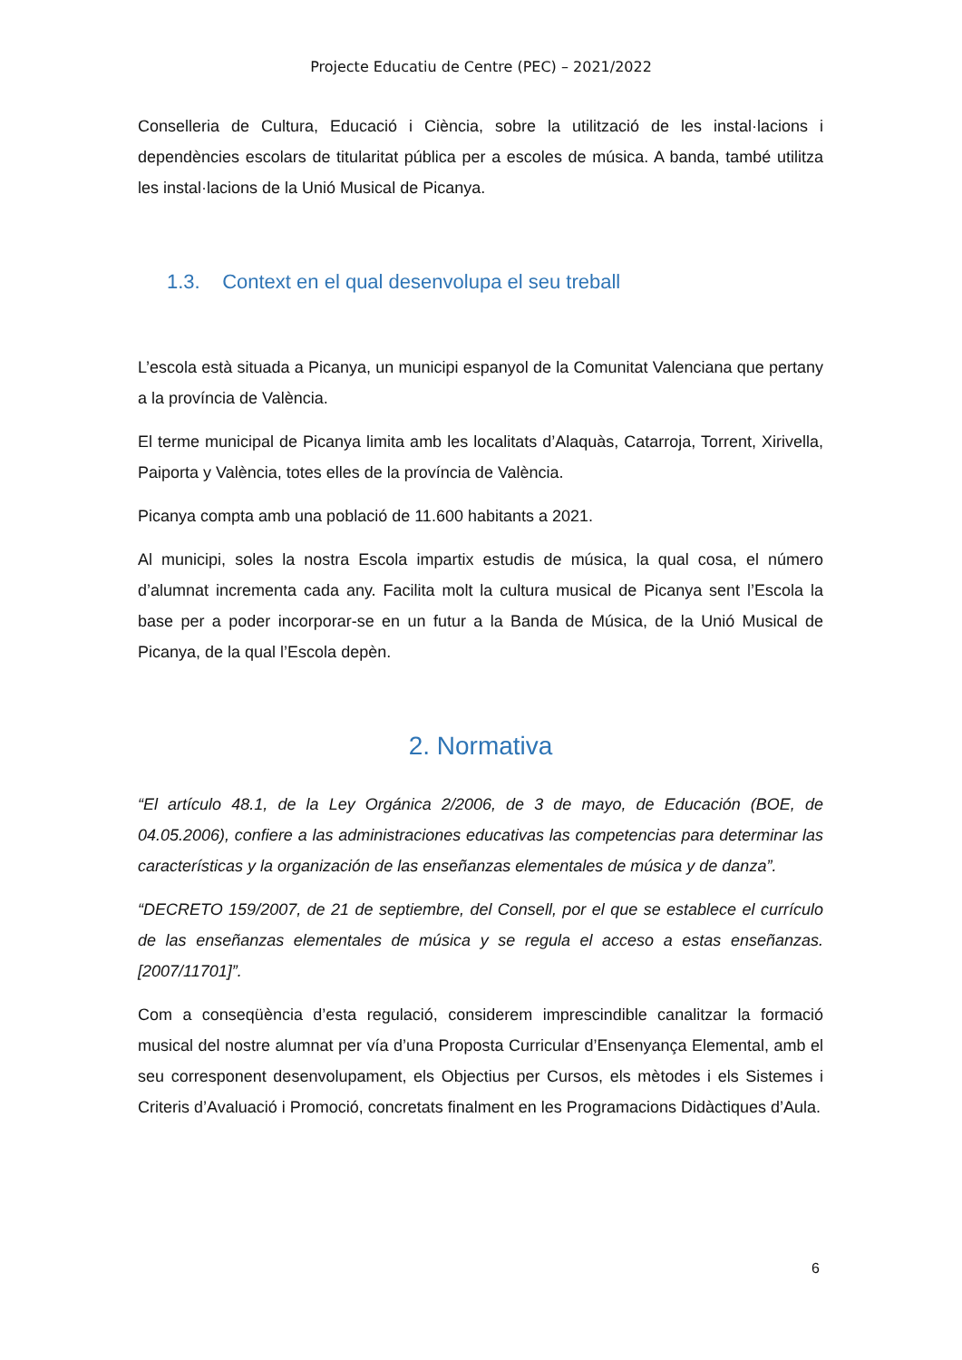Projecte Educatiu de Centre (PEC) – 2021/2022
Conselleria de Cultura, Educació i Ciència, sobre la utilització de les instal·lacions i dependències escolars de titularitat pública per a escoles de música. A banda, també utilitza les instal·lacions de la Unió Musical de Picanya.
1.3. Context en el qual desenvolupa el seu treball
L’escola està situada a Picanya, un municipi espanyol de la Comunitat Valenciana que pertany a la província de València.
El terme municipal de Picanya limita amb les localitats d’Alaquàs, Catarroja, Torrent, Xirivella, Paiporta y València, totes elles de la província de València.
Picanya compta amb una població de 11.600 habitants a 2021.
Al municipi, soles la nostra Escola impartix estudis de música, la qual cosa, el número d’alumnat incrementa cada any. Facilita molt la cultura musical de Picanya sent l’Escola la base per a poder incorporar-se en un futur a la Banda de Música, de la Unió Musical de Picanya, de la qual l’Escola depèn.
2. Normativa
“El artículo 48.1, de la Ley Orgánica 2/2006, de 3 de mayo, de Educación (BOE, de 04.05.2006), confiere a las administraciones educativas las competencias para determinar las características y la organización de las enseñanzas elementales de música y de danza”.
“DECRETO 159/2007, de 21 de septiembre, del Consell, por el que se establece el currículo de las enseñanzas elementales de música y se regula el acceso a estas enseñanzas. [2007/11701]”.
Com a conseqüència d’esta regulació, considerem imprescindible canalitzar la formació musical del nostre alumnat per vía d’una Proposta Curricular d’Ensenyança Elemental, amb el seu corresponent desenvolupament, els Objectius per Cursos, els mètodes i els Sistemes i Criteris d’Avaluació i Promoció, concretats finalment en les Programacions Didàctiques d’Aula.
6